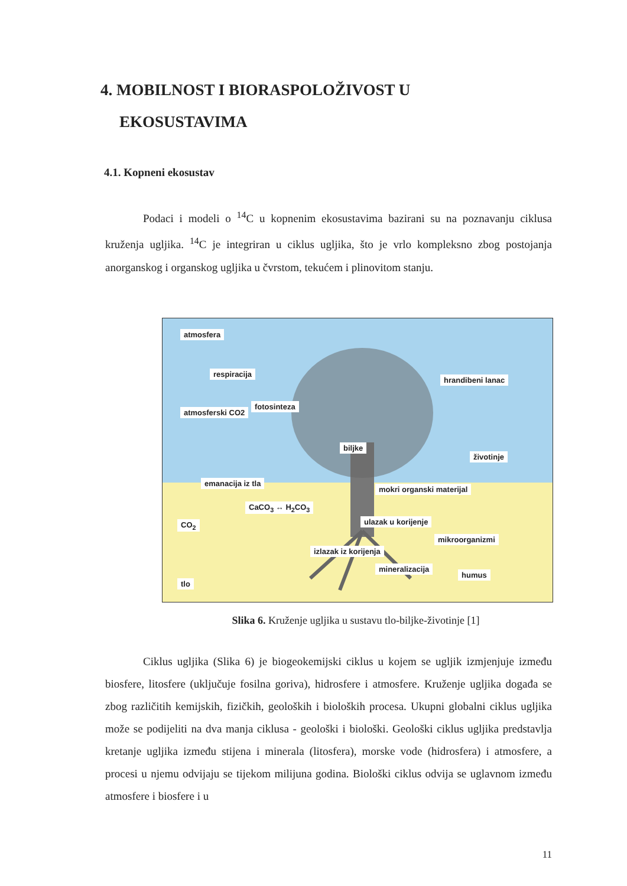4. MOBILNOST I BIORASPOLOŽIVOST U
EKOSUSTAVIMA
4.1. Kopneni ekosustav
Podaci i modeli o <sup>14</sup>C u kopnenim ekosustavima bazirani su na poznavanju ciklusa kruženja ugljika. <sup>14</sup>C je integriran u ciklus ugljika, što je vrlo kompleksno zbog postojanja anorganskog i organskog ugljika u čvrstom, tekućem i plinovitom stanju.
atmosfera
respiracija
atmosferski CO2
fotosinteza
hrandibeni lanac
biljke
životinje
emanacija iz tla
CaCO<sub>3</sub> ↔ H<sub>2</sub>CO<sub>3</sub>
mokri organski materijal
CO<sub>2</sub> ulazak u korijenje
mikroorganizmi
izlazak iz korijenja
mineralizacija
humus
tlo
Slika 6. Kruženje ugljika u sustavu tlo-biljke-životinje [1]
Ciklus ugljika (Slika 6) je biogeokemijski ciklus u kojem se ugljik izmjenjuje između biosfere, litosfere (uključuje fosilna goriva), hidrosfere i atmosfere. Kruženje ugljika događa se zbog različitih kemijskih, fizičkih, geoloških i bioloških procesa. Ukupni globalni ciklus ugljika može se podijeliti na dva manja ciklusa - geološki i biološki. Geološki ciklus ugljika predstavlja kretanje ugljika između stijena i minerala (litosfera), morske vode (hidrosfera) i atmosfere, a procesi u njemu odvijaju se tijekom milijuna godina. Biološki ciklus odvija se uglavnom između atmosfere i biosfere i u
11